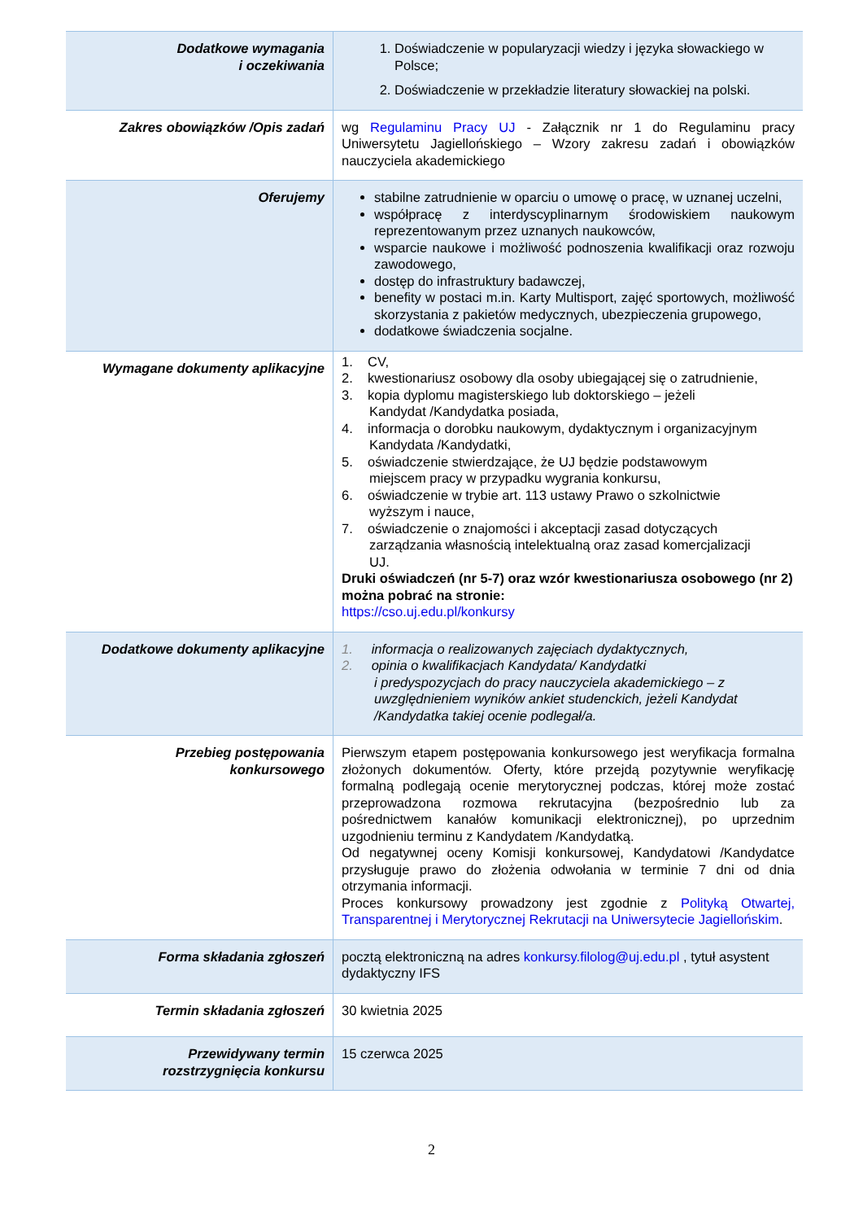| Dodatkowe wymagania i oczekiwania | 1. Doświadczenie w popularyzacji wiedzy i języka słowackiego w Polsce; 2. Doświadczenie w przekładzie literatury słowackiej na polski. |
| Zakres obowiązków /Opis zadań | wg Regulaminu Pracy UJ - Załącznik nr 1 do Regulaminu pracy Uniwersytetu Jagiellońskiego – Wzory zakresu zadań i obowiązków nauczyciela akademickiego |
| Oferujemy | stabilne zatrudnienie w oparciu o umowę o pracę, w uznanej uczelni, współpracę z interdyscyplinarnym środowiskiem naukowym reprezentowanym przez uznanych naukowców, wsparcie naukowe i możliwość podnoszenia kwalifikacji oraz rozwoju zawodowego, dostęp do infrastruktury badawczej, benefity w postaci m.in. Karty Multisport, zajęć sportowych, możliwość skorzystania z pakietów medycznych, ubezpieczenia grupowego, dodatkowe świadczenia socjalne. |
| Wymagane dokumenty aplikacyjne | 1. CV, 2. kwestionariusz osobowy dla osoby ubiegającej się o zatrudnienie, 3. kopia dyplomu magisterskiego lub doktorskiego – jeżeli Kandydat /Kandydatka posiada, 4. informacja o dorobku naukowym, dydaktycznym i organizacyjnym Kandydata /Kandydatki, 5. oświadczenie stwierdzające, że UJ będzie podstawowym miejscem pracy w przypadku wygrania konkursu, 6. oświadczenie w trybie art. 113 ustawy Prawo o szkolnictwie wyższym i nauce, 7. oświadczenie o znajomości i akceptacji zasad dotyczących zarządzania własnością intelektualną oraz zasad komercjalizacji UJ. Druki oświadczeń (nr 5-7) oraz wzór kwestionariusza osobowego (nr 2) można pobrać na stronie: https://cso.uj.edu.pl/konkursy |
| Dodatkowe dokumenty aplikacyjne | 1. informacja o realizowanych zajęciach dydaktycznych, 2. opinia o kwalifikacjach Kandydata/ Kandydatki i predyspozycjach do pracy nauczyciela akademickiego – z uwzględnieniem wyników ankiet studenckich, jeżeli Kandydat /Kandydatka takiej ocenie podlegał/a. |
| Przebieg postępowania konkursowego | Pierwszym etapem postępowania konkursowego jest weryfikacja formalna złożonych dokumentów. Oferty, które przejdą pozytywnie weryfikację formalną podlegają ocenie merytorycznej podczas, której może zostać przeprowadzona rozmowa rekrutacyjna (bezpośrednio lub za pośrednictwem kanałów komunikacji elektronicznej), po uprzednim uzgodnieniu terminu z Kandydatem /Kandydatką. Od negatywnej oceny Komisji konkursowej, Kandydatowi /Kandydatce przysługuje prawo do złożenia odwołania w terminie 7 dni od dnia otrzymania informacji. Proces konkursowy prowadzony jest zgodnie z Polityką Otwartej, Transparentnej i Merytorycznej Rekrutacji na Uniwersytecie Jagiellońskim . |
| Forma składania zgłoszeń | pocztą elektroniczną na adres konkursy.filolog@uj.edu.pl , tytuł asystent dydaktyczny IFS |
| Termin składania zgłoszeń | 30 kwietnia 2025 |
| Przewidywany termin rozstrzygnięcia konkursu | 15 czerwca 2025 |
2